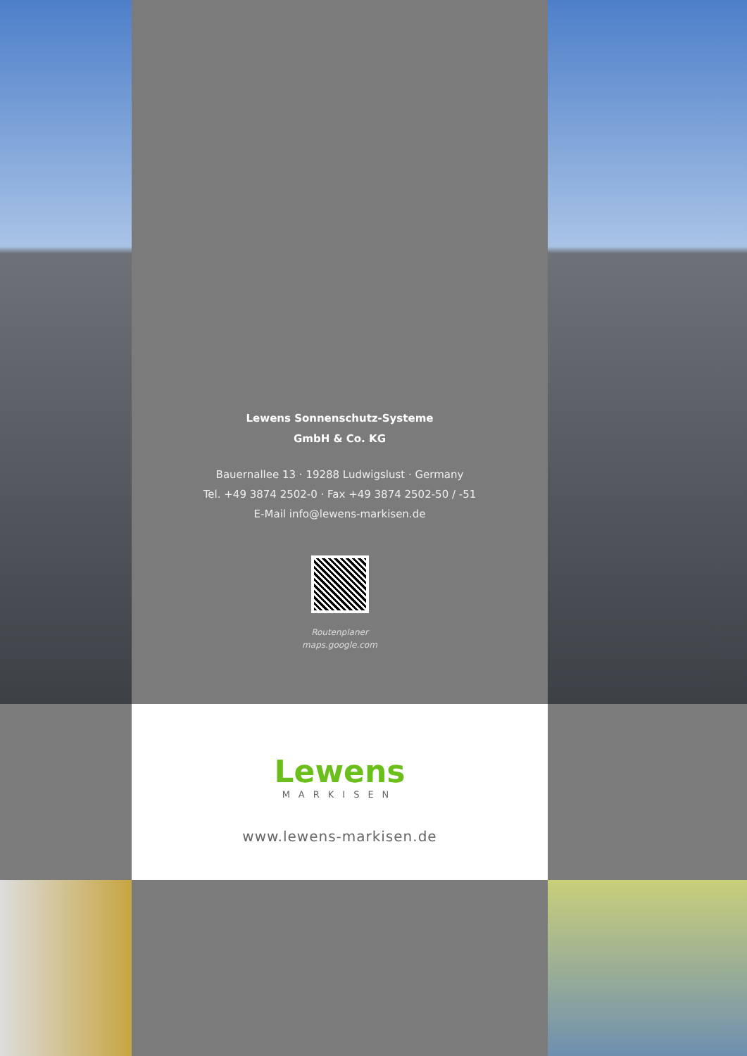Lewens Sonnenschutz-Systeme
GmbH & Co. KG
Bauernallee 13 · 19288 Ludwigslust · Germany
Tel. +49 3874 2502-0 · Fax +49 3874 2502-50 / -51
E-Mail info@lewens-markisen.de
Routenplaner
maps.google.com
Lewens
MARKISEN
www.lewens-markisen.de